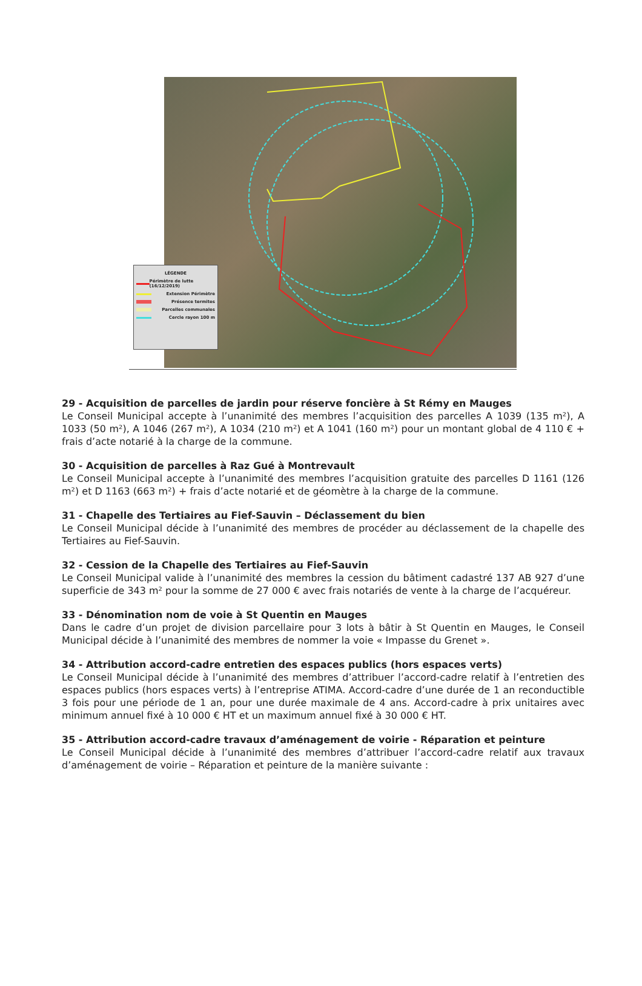LÉGENDE
Périmètre de lutte (16/12/2019)
Extension Périmètre
Présence termites
Parcelles communales
Cercle rayon 100 m
29 - Acquisition de parcelles de jardin pour réserve foncière à St Rémy en Mauges
Le Conseil Municipal accepte à l’unanimité des membres l’acquisition des parcelles A 1039 (135 m²), A 1033 (50 m²), A 1046 (267 m²), A 1034 (210 m²) et A 1041 (160 m²) pour un montant global de 4 110 € + frais d’acte notarié à la charge de la commune.
30 - Acquisition de parcelles à Raz Gué à Montrevault
Le Conseil Municipal accepte à l’unanimité des membres l’acquisition gratuite des parcelles D 1161 (126 m²) et D 1163 (663 m²) + frais d’acte notarié et de géomètre à la charge de la commune.
31 - Chapelle des Tertiaires au Fief-Sauvin – Déclassement du bien
Le Conseil Municipal décide à l’unanimité des membres de procéder au déclassement de la chapelle des Tertiaires au Fief-Sauvin.
32 - Cession de la Chapelle des Tertiaires au Fief-Sauvin
Le Conseil Municipal valide à l’unanimité des membres la cession du bâtiment cadastré 137 AB 927 d’une superficie de 343 m² pour la somme de 27 000 € avec frais notariés de vente à la charge de l’acquéreur.
33 - Dénomination nom de voie à St Quentin en Mauges
Dans le cadre d’un projet de division parcellaire pour 3 lots à bâtir à St Quentin en Mauges, le Conseil Municipal décide à l’unanimité des membres de nommer la voie « Impasse du Grenet ».
34 - Attribution accord-cadre entretien des espaces publics (hors espaces verts)
Le Conseil Municipal décide à l’unanimité des membres d’attribuer l’accord-cadre relatif à l’entretien des espaces publics (hors espaces verts) à l’entreprise ATIMA. Accord-cadre d’une durée de 1 an reconductible 3 fois pour une période de 1 an, pour une durée maximale de 4 ans. Accord-cadre à prix unitaires avec minimum annuel fixé à 10 000 € HT et un maximum annuel fixé à 30 000 € HT.
35 - Attribution accord-cadre travaux d’aménagement de voirie - Réparation et peinture
Le Conseil Municipal décide à l’unanimité des membres d’attribuer l’accord-cadre relatif aux travaux d’aménagement de voirie – Réparation et peinture de la manière suivante :